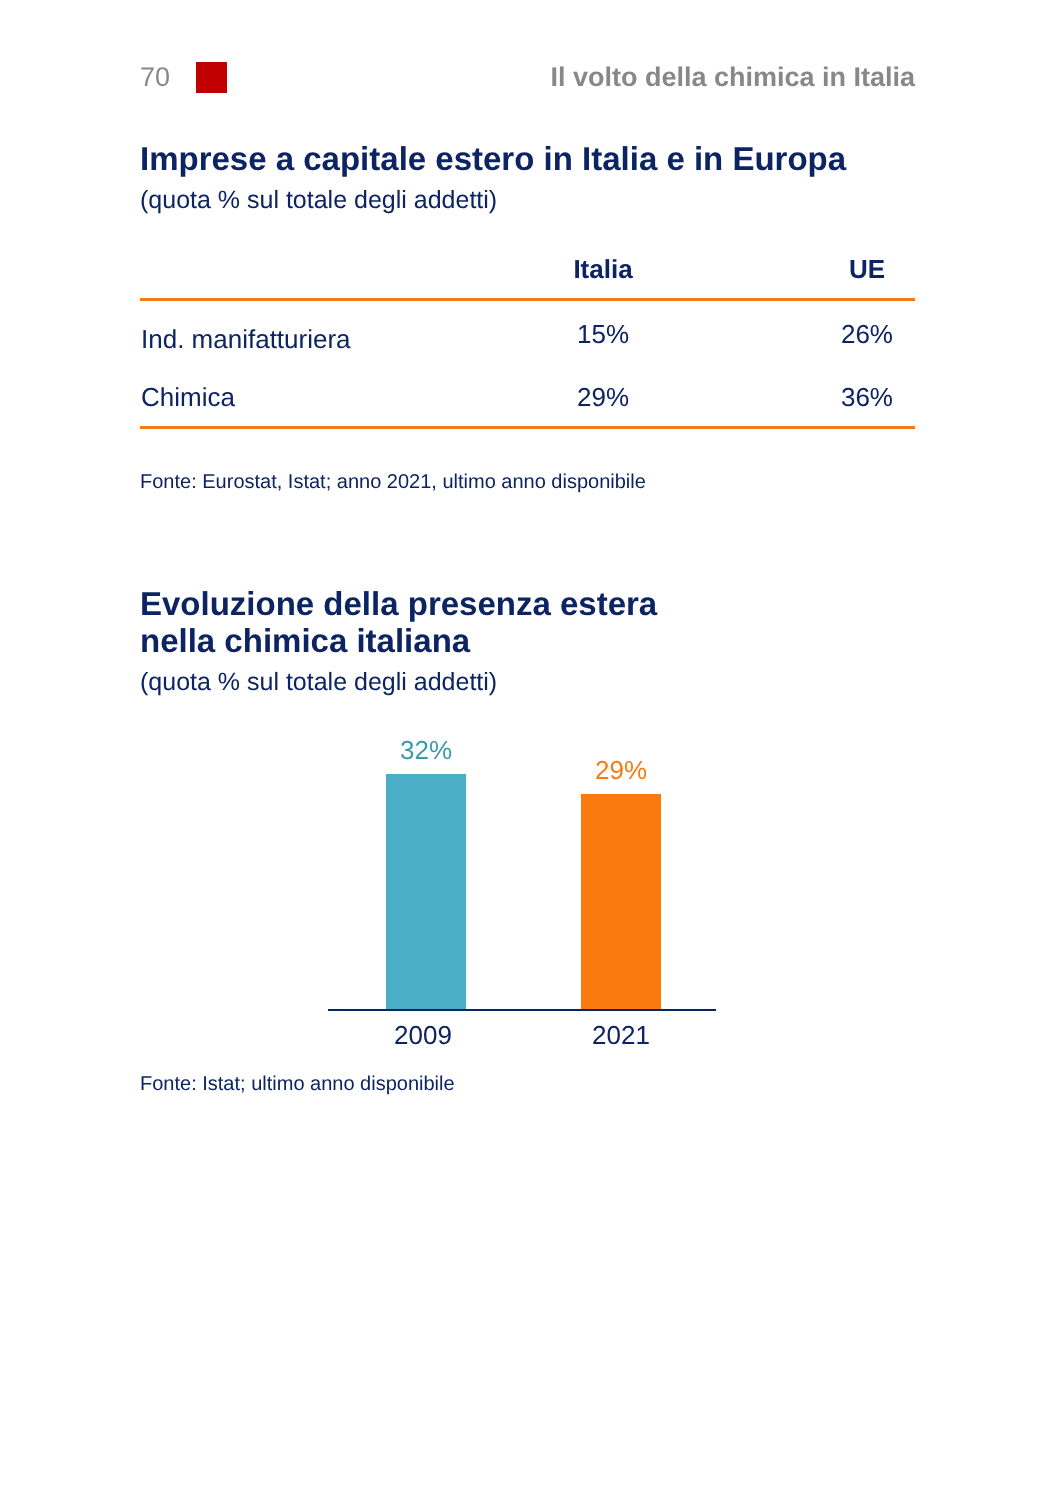70
Il volto della chimica in Italia
Imprese a capitale estero in Italia e in Europa
(quota % sul totale degli addetti)
| | Italia | UE |
| --- | --- | --- |
| Ind. manifatturiera | 15% | 26% |
| Chimica | 29% | 36% |
Fonte: Eurostat, Istat; anno 2021, ultimo anno disponibile
Evoluzione della presenza estera
nella chimica italiana
(quota % sul totale degli addetti)
32%
29%
2009 2021
Fonte: Istat; ultimo anno disponibile